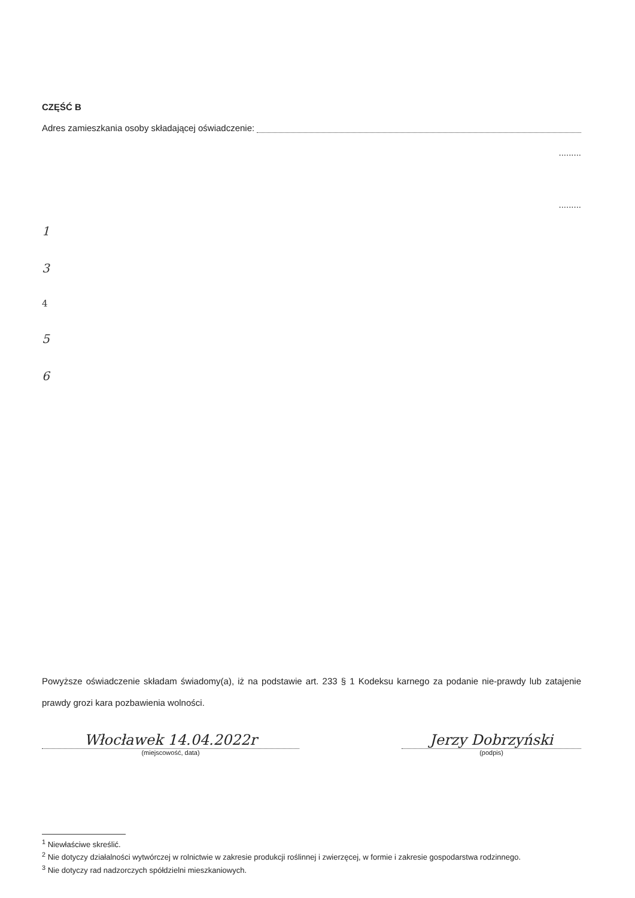CZĘŚĆ B
Adres zamieszkania osoby składającej oświadczenie:
.........
.........
1
3
4
5
6
Powyższe oświadczenie składam świadomy(a), iż na podstawie art. 233 § 1 Kodeksu karnego za podanie nie-prawdy lub zatajenie prawdy grozi kara pozbawienia wolności.
Włocławek 14.04.2022r
(miejscowość, data)
Jerzy Dobrzyński
(podpis)
<sup>1</sup> Niewłaściwe skreślić.
<sup>2</sup> Nie dotyczy działalności wytwórczej w rolnictwie w zakresie produkcji roślinnej i zwierzęcej, w formie i zakresie gospodarstwa rodzinnego.
<sup>3</sup> Nie dotyczy rad nadzorczych spółdzielni mieszkaniowych.